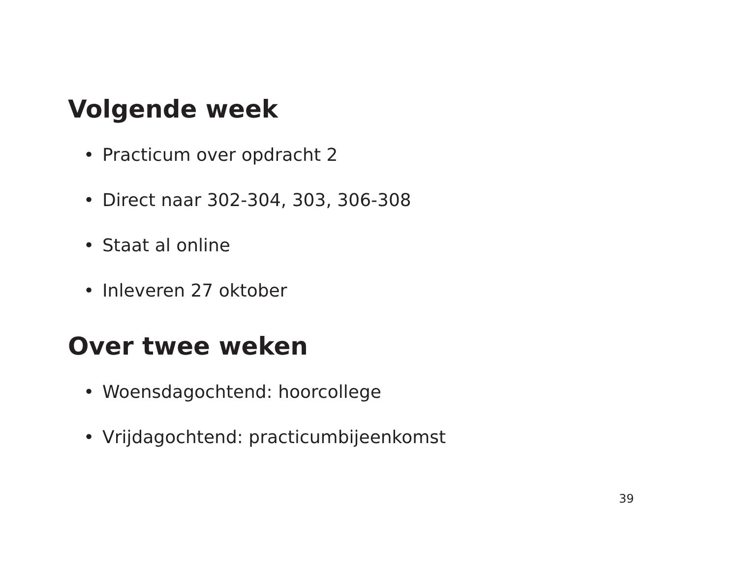Volgende week
• Practicum over opdracht 2
• Direct naar 302-304, 303, 306-308
• Staat al online
• Inleveren 27 oktober
Over twee weken
• Woensdagochtend: hoorcollege
• Vrijdagochtend: practicumbijeenkomst
39